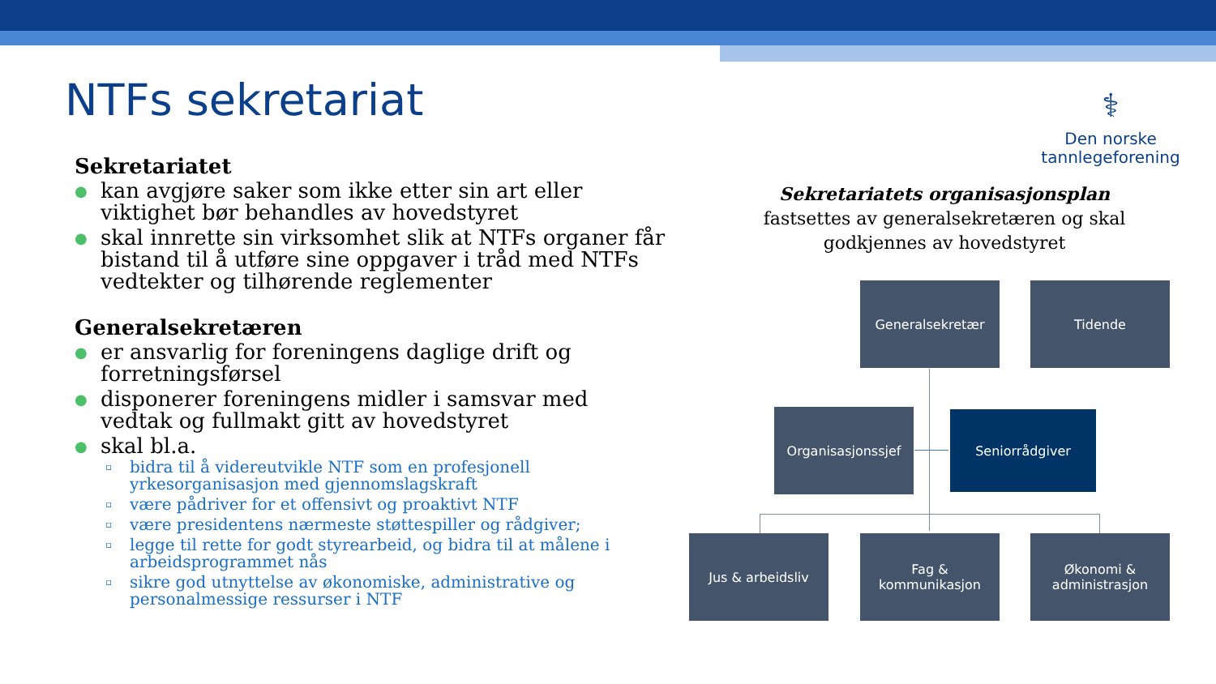NTFs sekretariat
⚕
Den norske
tannlegeforening
Sekretariatet
● kan avgjøre saker som ikke etter sin art eller viktighet bør behandles av hovedstyret
● skal innrette sin virksomhet slik at NTFs organer får bistand til å utføre sine oppgaver i tråd med NTFs vedtekter og tilhørende reglementer
Generalsekretæren
● er ansvarlig for foreningens daglige drift og forretningsførsel
● disponerer foreningens midler i samsvar med vedtak og fullmakt gitt av hovedstyret
● skal bl.a.
▫ bidra til å videreutvikle NTF som en profesjonell yrkesorganisasjon med gjennomslagskraft
▫ være pådriver for et offensivt og proaktivt NTF
▫ være presidentens nærmeste støttespiller og rådgiver;
▫ legge til rette for godt styrearbeid, og bidra til at målene i arbeidsprogrammet nås
▫ sikre god utnyttelse av økonomiske, administrative og personalmessige ressurser i NTF
Sekretariatets organisasjonsplan
fastsettes av generalsekretæren og skal godkjennes av hovedstyret
Generalsekretær Tidende
Organisasjonssjef Seniorrådgiver
Jus & arbeidsliv
Fag & kommunikasjon
Økonomi &
administrasjon